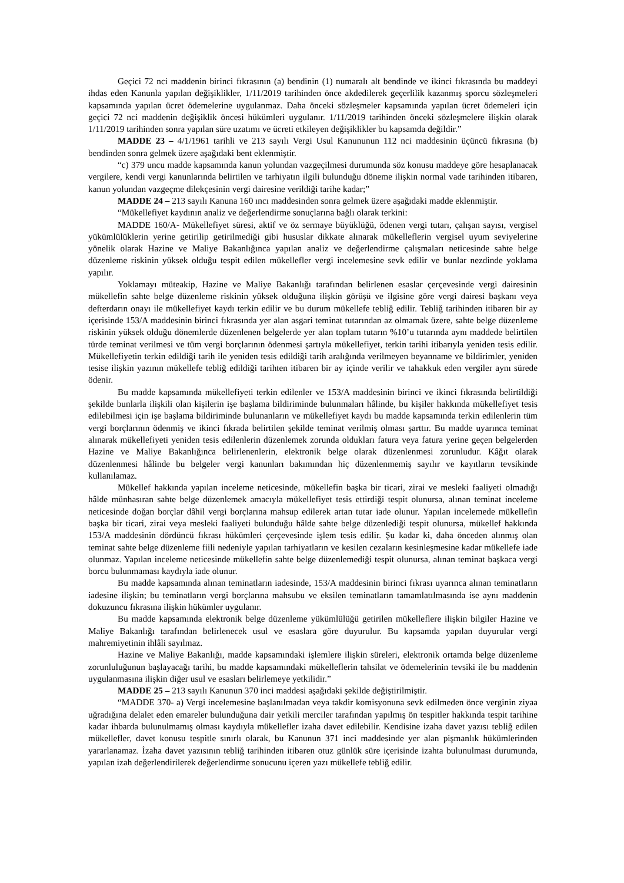Geçici 72 nci maddenin birinci fıkrasının (a) bendinin (1) numaralı alt bendinde ve ikinci fıkrasında bu maddeyi ihdas eden Kanunla yapılan değişiklikler, 1/11/2019 tarihinden önce akdedilerek geçerlilik kazanmış sporcu sözleşmeleri kapsamında yapılan ücret ödemelerine uygulanmaz. Daha önceki sözleşmeler kapsamında yapılan ücret ödemeleri için geçici 72 nci maddenin değişiklik öncesi hükümleri uygulanır. 1/11/2019 tarihinden önceki sözleşmelere ilişkin olarak 1/11/2019 tarihinden sonra yapılan süre uzatımı ve ücreti etkileyen değişiklikler bu kapsamda değildir.”
MADDE 23 – 4/1/1961 tarihli ve 213 sayılı Vergi Usul Kanununun 112 nci maddesinin üçüncü fıkrasına (b) bendinden sonra gelmek üzere aşağıdaki bent eklenmiştir.
“c) 379 uncu madde kapsamında kanun yolundan vazgeçilmesi durumunda söz konusu maddeye göre hesaplanacak vergilere, kendi vergi kanunlarında belirtilen ve tarhiyatın ilgili bulunduğu döneme ilişkin normal vade tarihinden itibaren, kanun yolundan vazgeçme dilekçesinin vergi dairesine verildiği tarihe kadar;”
MADDE 24 – 213 sayılı Kanuna 160 ıncı maddesinden sonra gelmek üzere aşağıdaki madde eklenmiştir.
“Mükellefiyet kaydının analiz ve değerlendirme sonuçlarına bağlı olarak terkini:
MADDE 160/A- Mükellefiyet süresi, aktif ve öz sermaye büyüklüğü, ödenen vergi tutarı, çalışan sayısı, vergisel yükümlülüklerin yerine getirilip getirilmediği gibi hususlar dikkate alınarak mükelleflerin vergisel uyum seviyelerine yönelik olarak Hazine ve Maliye Bakanlığınca yapılan analiz ve değerlendirme çalışmaları neticesinde sahte belge düzenleme riskinin yüksek olduğu tespit edilen mükellefler vergi incelemesine sevk edilir ve bunlar nezdinde yoklama yapılır.
Yoklamayı müteakip, Hazine ve Maliye Bakanlığı tarafından belirlenen esaslar çerçevesinde vergi dairesinin mükellefin sahte belge düzenleme riskinin yüksek olduğuna ilişkin görüşü ve ilgisine göre vergi dairesi başkanı veya defterdarın onayı ile mükellefiyet kaydı terkin edilir ve bu durum mükellefe tebliğ edilir. Tebliğ tarihinden itibaren bir ay içerisinde 153/A maddesinin birinci fıkrasında yer alan asgari teminat tutarından az olmamak üzere, sahte belge düzenleme riskinin yüksek olduğu dönemlerde düzenlenen belgelerde yer alan toplam tutarın %10’u tutarında aynı maddede belirtilen türde teminat verilmesi ve tüm vergi borçlarının ödenmesi şartıyla mükellefiyet, terkin tarihi itibarıyla yeniden tesis edilir. Mükellefiyetin terkin edildiği tarih ile yeniden tesis edildiği tarih aralığında verilmeyen beyanname ve bildirimler, yeniden tesise ilişkin yazının mükellefe tebliğ edildiği tarihten itibaren bir ay içinde verilir ve tahakkuk eden vergiler aynı sürede ödenir.
Bu madde kapsamında mükellefiyeti terkin edilenler ve 153/A maddesinin birinci ve ikinci fıkrasında belirtildiği şekilde bunlarla ilişkili olan kişilerin işe başlama bildiriminde bulunmaları hâlinde, bu kişiler hakkında mükellefiyet tesis edilebilmesi için işe başlama bildiriminde bulunanların ve mükellefiyet kaydı bu madde kapsamında terkin edilenlerin tüm vergi borçlarının ödenmiş ve ikinci fıkrada belirtilen şekilde teminat verilmiş olması şarttır. Bu madde uyarınca teminat alınarak mükellefiyeti yeniden tesis edilenlerin düzenlemek zorunda oldukları fatura veya fatura yerine geçen belgelerden Hazine ve Maliye Bakanlığınca belirlenenlerin, elektronik belge olarak düzenlenmesi zorunludur. Kâğıt olarak düzenlenmesi hâlinde bu belgeler vergi kanunları bakımından hiç düzenlenmemiş sayılır ve kayıtların tevsikinde kullanılamaz.
Mükellef hakkında yapılan inceleme neticesinde, mükellefin başka bir ticari, zirai ve mesleki faaliyeti olmadığı hâlde münhasıran sahte belge düzenlemek amacıyla mükellefiyet tesis ettirdiği tespit olunursa, alınan teminat inceleme neticesinde doğan borçlar dâhil vergi borçlarına mahsup edilerek artan tutar iade olunur. Yapılan incelemede mükellefin başka bir ticari, zirai veya mesleki faaliyeti bulunduğu hâlde sahte belge düzenlediği tespit olunursa, mükellef hakkında 153/A maddesinin dördüncü fıkrası hükümleri çerçevesinde işlem tesis edilir. Şu kadar ki, daha önceden alınmış olan teminat sahte belge düzenleme fiili nedeniyle yapılan tarhiyatların ve kesilen cezaların kesinleşmesine kadar mükellefe iade olunmaz. Yapılan inceleme neticesinde mükellefin sahte belge düzenlemediği tespit olunursa, alınan teminat başkaca vergi borcu bulunmaması kaydıyla iade olunur.
Bu madde kapsamında alınan teminatların iadesinde, 153/A maddesinin birinci fıkrası uyarınca alınan teminatların iadesine ilişkin; bu teminatların vergi borçlarına mahsubu ve eksilen teminatların tamamlatılmasında ise aynı maddenin dokuzuncu fıkrasına ilişkin hükümler uygulanır.
Bu madde kapsamında elektronik belge düzenleme yükümlülüğü getirilen mükelleflere ilişkin bilgiler Hazine ve Maliye Bakanlığı tarafından belirlenecek usul ve esaslara göre duyurulur. Bu kapsamda yapılan duyurular vergi mahremiyetinin ihlâli sayılmaz.
Hazine ve Maliye Bakanlığı, madde kapsamındaki işlemlere ilişkin süreleri, elektronik ortamda belge düzenleme zorunluluğunun başlayacağı tarihi, bu madde kapsamındaki mükelleflerin tahsilat ve ödemelerinin tevsiki ile bu maddenin uygulanmasına ilişkin diğer usul ve esasları belirlemeye yetkilidir.”
MADDE 25 – 213 sayılı Kanunun 370 inci maddesi aşağıdaki şekilde değiştirilmiştir.
“MADDE 370- a) Vergi incelemesine başlanılmadan veya takdir komisyonuna sevk edilmeden önce verginin ziyaa uğradığına delalet eden emareler bulunduğuna dair yetkili merciler tarafından yapılmış ön tespitler hakkında tespit tarihine kadar ihbarda bulunulmamış olması kaydıyla mükellefler izaha davet edilebilir. Kendisine izaha davet yazısı tebliğ edilen mükellefler, davet konusu tespitle sınırlı olarak, bu Kanunun 371 inci maddesinde yer alan pişmanlık hükümlerinden yararlanamaz. İzaha davet yazısının tebliğ tarihinden itibaren otuz günlük süre içerisinde izahta bulunulması durumunda, yapılan izah değerlendirilerek değerlendirme sonucunu içeren yazı mükellefe tebliğ edilir.